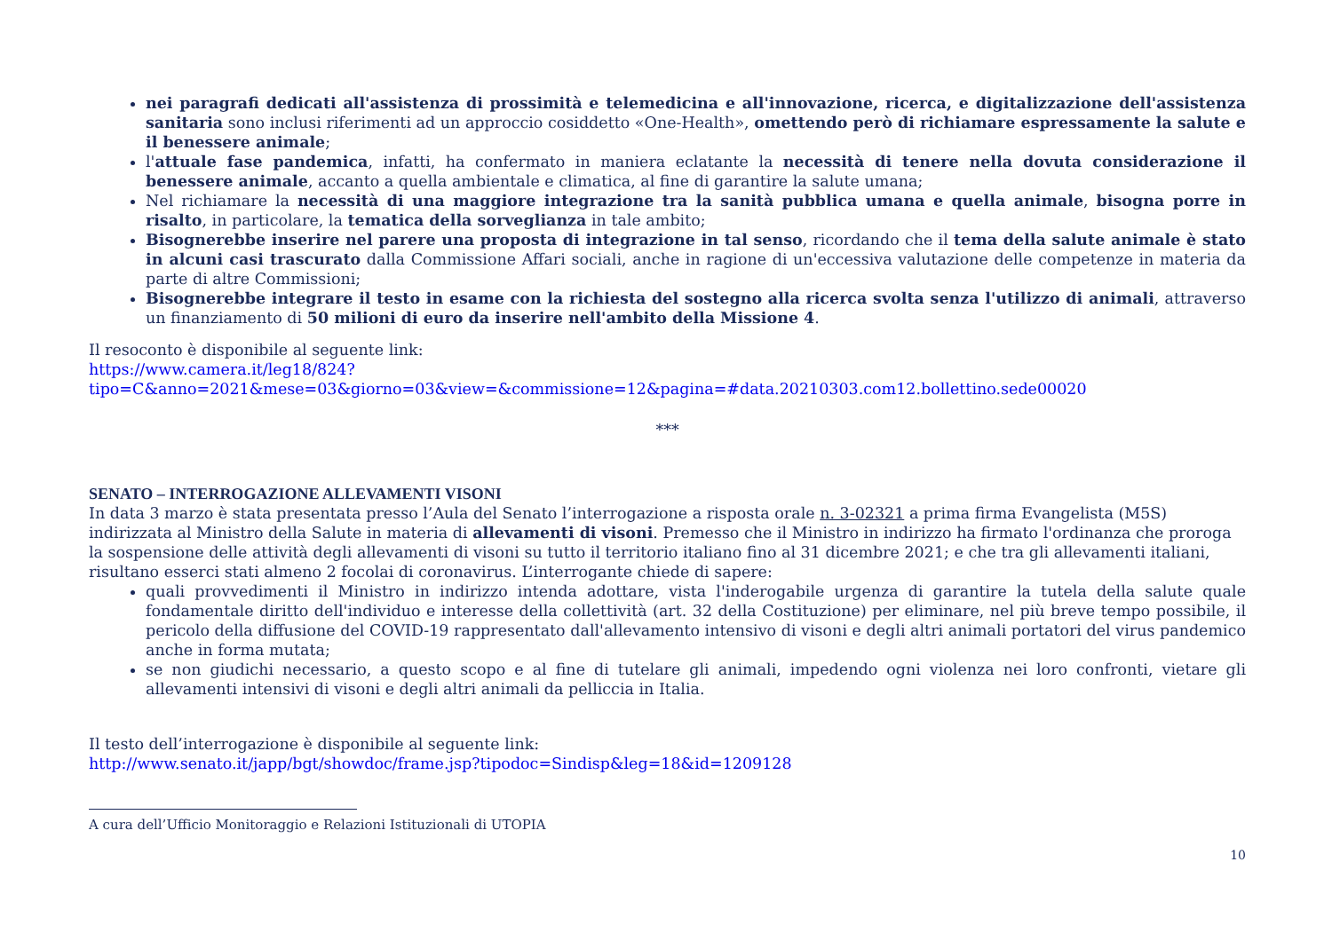nei paragrafi dedicati all'assistenza di prossimità e telemedicina e all'innovazione, ricerca, e digitalizzazione dell'assistenza sanitaria sono inclusi riferimenti ad un approccio cosiddetto «One-Health», omettendo però di richiamare espressamente la salute e il benessere animale;
l'attuale fase pandemica, infatti, ha confermato in maniera eclatante la necessità di tenere nella dovuta considerazione il benessere animale, accanto a quella ambientale e climatica, al fine di garantire la salute umana;
Nel richiamare la necessità di una maggiore integrazione tra la sanità pubblica umana e quella animale, bisogna porre in risalto, in particolare, la tematica della sorveglianza in tale ambito;
Bisognerebbe inserire nel parere una proposta di integrazione in tal senso, ricordando che il tema della salute animale è stato in alcuni casi trascurato dalla Commissione Affari sociali, anche in ragione di un'eccessiva valutazione delle competenze in materia da parte di altre Commissioni;
Bisognerebbe integrare il testo in esame con la richiesta del sostegno alla ricerca svolta senza l'utilizzo di animali, attraverso un finanziamento di 50 milioni di euro da inserire nell'ambito della Missione 4.
Il resoconto è disponibile al seguente link:
https://www.camera.it/leg18/824?tipo=C&anno=2021&mese=03&giorno=03&view=&commissione=12&pagina=#data.20210303.com12.bollettino.sede00020
***
SENATO – INTERROGAZIONE ALLEVAMENTI VISONI
In data 3 marzo è stata presentata presso l’Aula del Senato l’interrogazione a risposta orale n. 3-02321 a prima firma Evangelista (M5S) indirizzata al Ministro della Salute in materia di allevamenti di visoni. Premesso che il Ministro in indirizzo ha firmato l'ordinanza che proroga la sospensione delle attività degli allevamenti di visoni su tutto il territorio italiano fino al 31 dicembre 2021; e che tra gli allevamenti italiani, risultano esserci stati almeno 2 focolai di coronavirus. L’interrogante chiede di sapere:
quali provvedimenti il Ministro in indirizzo intenda adottare, vista l'inderogabile urgenza di garantire la tutela della salute quale fondamentale diritto dell'individuo e interesse della collettività (art. 32 della Costituzione) per eliminare, nel più breve tempo possibile, il pericolo della diffusione del COVID-19 rappresentato dall'allevamento intensivo di visoni e degli altri animali portatori del virus pandemico anche in forma mutata;
se non giudichi necessario, a questo scopo e al fine di tutelare gli animali, impedendo ogni violenza nei loro confronti, vietare gli allevamenti intensivi di visoni e degli altri animali da pelliccia in Italia.
Il testo dell’interrogazione è disponibile al seguente link:
http://www.senato.it/japp/bgt/showdoc/frame.jsp?tipodoc=Sindisp&leg=18&id=1209128
A cura dell’Ufficio Monitoraggio e Relazioni Istituzionali di UTOPIA
10